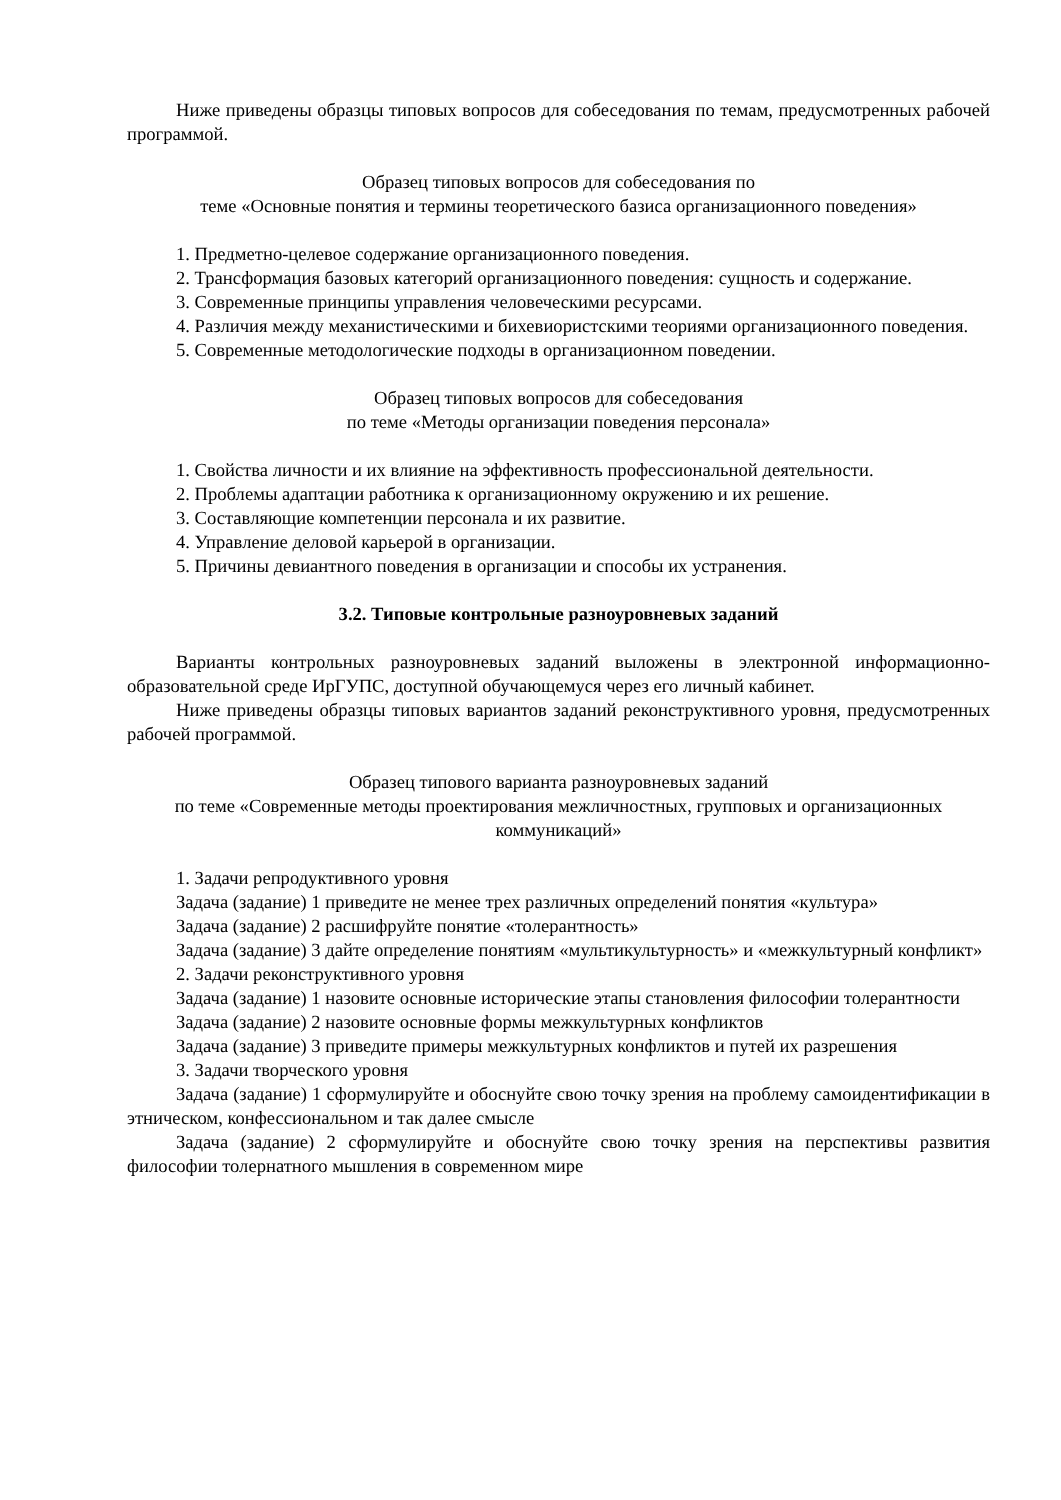Ниже приведены образцы типовых вопросов для собеседования по темам, предусмотренных рабочей программой.
Образец типовых вопросов для собеседования по
теме «Основные понятия и термины теоретического базиса организационного поведения»
1. Предметно-целевое содержание организационного поведения.
2. Трансформация базовых категорий организационного поведения: сущность и содержание.
3. Современные принципы управления человеческими ресурсами.
4. Различия между механистическими и бихевиористскими теориями организационного поведения.
5. Современные методологические подходы в организационном поведении.
Образец типовых вопросов для собеседования
по теме «Методы организации поведения персонала»
1. Свойства личности и их влияние на эффективность профессиональной деятельности.
2. Проблемы адаптации работника к организационному окружению и их решение.
3. Составляющие компетенции персонала и их развитие.
4. Управление деловой карьерой в организации.
5. Причины девиантного поведения в организации и способы их устранения.
3.2. Типовые контрольные разноуровневых заданий
Варианты контрольных разноуровневых заданий выложены в электронной информационно-образовательной среде ИрГУПС, доступной обучающемуся через его личный кабинет.
Ниже приведены образцы типовых вариантов заданий реконструктивного уровня, предусмотренных рабочей программой.
Образец типового варианта разноуровневых заданий
по теме «Современные методы проектирования межличностных, групповых и организационных коммуникаций»
1. Задачи репродуктивного уровня
Задача (задание) 1 приведите не менее трех различных определений понятия «культура»
Задача (задание) 2 расшифруйте понятие «толерантность»
Задача (задание) 3 дайте определение понятиям «мультикультурность» и «межкультурный конфликт»
2. Задачи реконструктивного уровня
Задача (задание) 1 назовите основные исторические этапы становления философии толерантности
Задача (задание) 2 назовите основные формы межкультурных конфликтов
Задача (задание) 3 приведите примеры межкультурных конфликтов и путей их разрешения
3. Задачи творческого уровня
Задача (задание) 1 сформулируйте и обоснуйте свою точку зрения на проблему самоидентификации в этническом, конфессиональном и так далее смысле
Задача (задание) 2 сформулируйте и обоснуйте свою точку зрения на перспективы развития философии толернатного мышления в современном мире